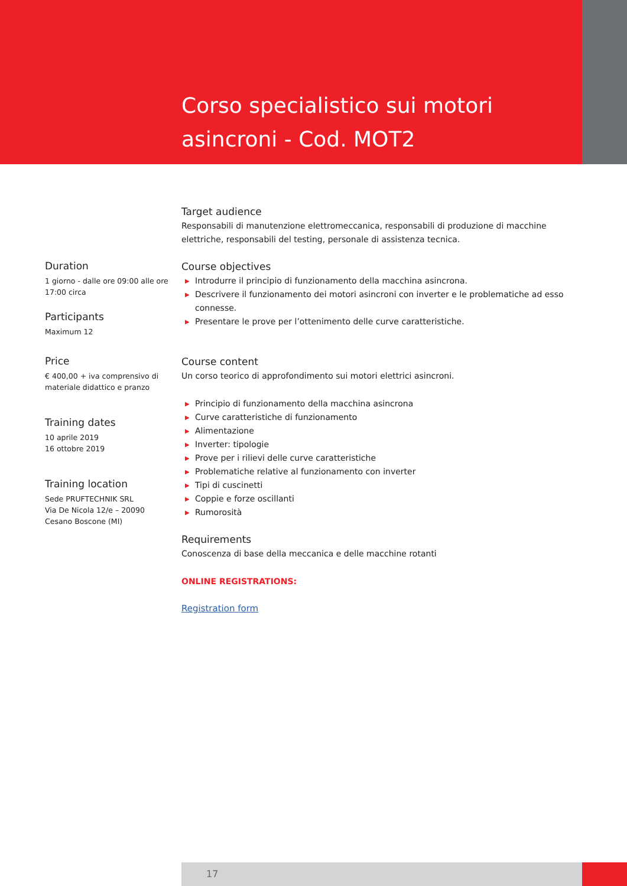Corso specialistico sui motori asincroni - Cod. MOT2
Duration
1 giorno - dalle ore 09:00 alle ore 17:00 circa
Participants
Maximum 12
Price
€ 400,00 + iva comprensivo di materiale didattico e pranzo
Training dates
10 aprile 2019
16 ottobre 2019
Training location
Sede PRUFTECHNIK SRL
Via De Nicola 12/e – 20090
Cesano Boscone (MI)
Target audience
Responsabili di manutenzione elettromeccanica, responsabili di produzione di macchine elettriche, responsabili del testing, personale di assistenza tecnica.
Course objectives
▶ Introdurre il principio di funzionamento della macchina asincrona.
▶ Descrivere il funzionamento dei motori asincroni con inverter e le problematiche ad esso connesse.
▶ Presentare le prove per l’ottenimento delle curve caratteristiche.
Course content
Un corso teorico di approfondimento sui motori elettrici asincroni.
▶ Principio di funzionamento della macchina asincrona
▶ Curve caratteristiche di funzionamento
▶ Alimentazione
▶ Inverter: tipologie
▶ Prove per i rilievi delle curve caratteristiche
▶ Problematiche relative al funzionamento con inverter
▶ Tipi di cuscinetti
▶ Coppie e forze oscillanti
▶ Rumorosità
Requirements
Conoscenza di base della meccanica e delle macchine rotanti
ONLINE REGISTRATIONS:
Registration form
17